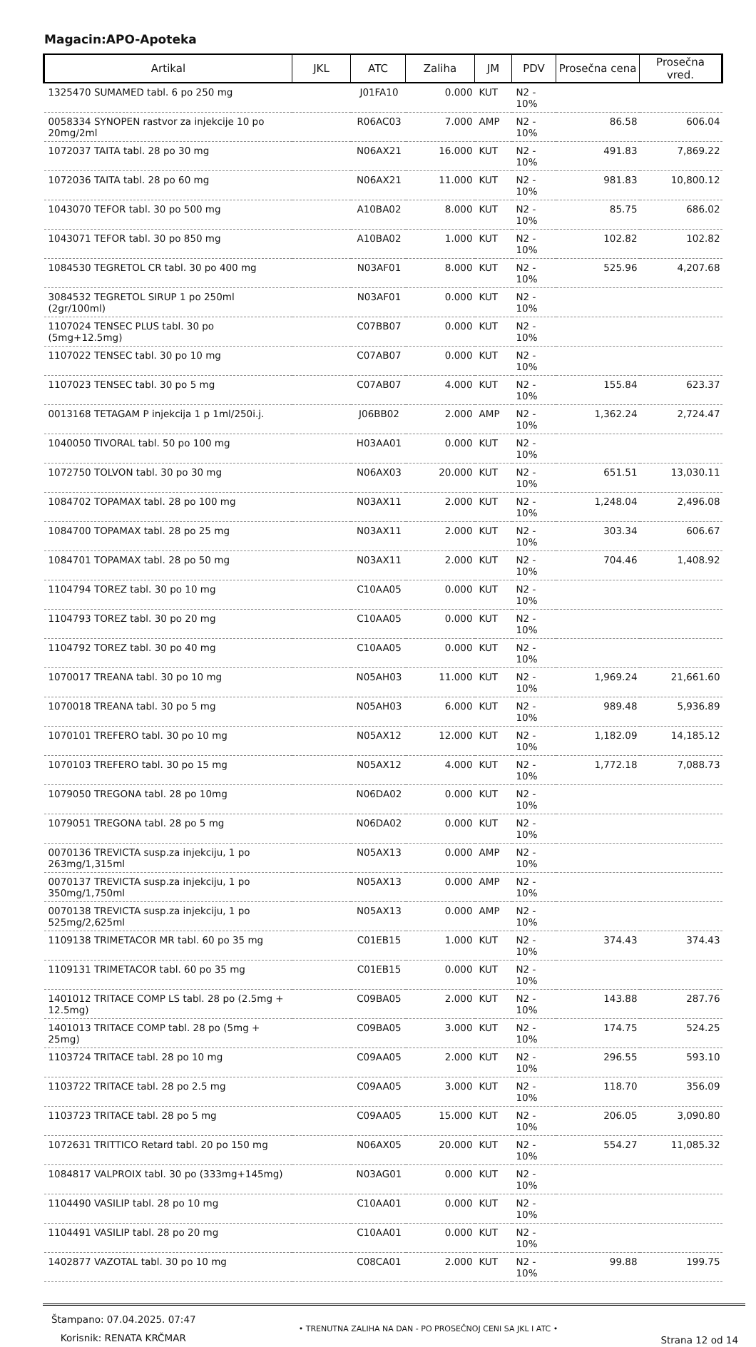Magacin:APO-Apoteka
| Artikal | JKL | ATC | Zaliha | JM | PDV | Prosečna cena | Prosečna vred. |
| --- | --- | --- | --- | --- | --- | --- | --- |
| 1325470 SUMAMED tabl. 6 po 250 mg | | J01FA10 | 0.000 | KUT | N2 - 10% | | |
| 0058334 SYNOPEN rastvor za injekcije 10 po 20mg/2ml | | R06AC03 | 7.000 | AMP | N2 - 10% | 86.58 | 606.04 |
| 1072037 TAITA tabl. 28 po 30 mg | | N06AX21 | 16.000 | KUT | N2 - 10% | 491.83 | 7,869.22 |
| 1072036 TAITA tabl. 28 po 60 mg | | N06AX21 | 11.000 | KUT | N2 - 10% | 981.83 | 10,800.12 |
| 1043070 TEFOR tabl. 30 po 500 mg | | A10BA02 | 8.000 | KUT | N2 - 10% | 85.75 | 686.02 |
| 1043071 TEFOR tabl. 30 po 850 mg | | A10BA02 | 1.000 | KUT | N2 - 10% | 102.82 | 102.82 |
| 1084530 TEGRETOL CR tabl. 30 po 400 mg | | N03AF01 | 8.000 | KUT | N2 - 10% | 525.96 | 4,207.68 |
| 3084532 TEGRETOL SIRUP 1 po 250ml (2gr/100ml) | | N03AF01 | 0.000 | KUT | N2 - 10% | | |
| 1107024 TENSEC PLUS tabl. 30 po (5mg+12.5mg) | | C07BB07 | 0.000 | KUT | N2 - 10% | | |
| 1107022 TENSEC tabl. 30 po 10 mg | | C07AB07 | 0.000 | KUT | N2 - 10% | | |
| 1107023 TENSEC tabl. 30 po 5 mg | | C07AB07 | 4.000 | KUT | N2 - 10% | 155.84 | 623.37 |
| 0013168 TETAGAM P injekcija 1 p 1ml/250i.j. | | J06BB02 | 2.000 | AMP | N2 - 10% | 1,362.24 | 2,724.47 |
| 1040050 TIVORAL tabl. 50 po 100 mg | | H03AA01 | 0.000 | KUT | N2 - 10% | | |
| 1072750 TOLVON tabl. 30 po 30 mg | | N06AX03 | 20.000 | KUT | N2 - 10% | 651.51 | 13,030.11 |
| 1084702 TOPAMAX tabl. 28 po 100 mg | | N03AX11 | 2.000 | KUT | N2 - 10% | 1,248.04 | 2,496.08 |
| 1084700 TOPAMAX tabl. 28 po 25 mg | | N03AX11 | 2.000 | KUT | N2 - 10% | 303.34 | 606.67 |
| 1084701 TOPAMAX tabl. 28 po 50 mg | | N03AX11 | 2.000 | KUT | N2 - 10% | 704.46 | 1,408.92 |
| 1104794 TOREZ tabl. 30 po 10 mg | | C10AA05 | 0.000 | KUT | N2 - 10% | | |
| 1104793 TOREZ tabl. 30 po 20 mg | | C10AA05 | 0.000 | KUT | N2 - 10% | | |
| 1104792 TOREZ tabl. 30 po 40 mg | | C10AA05 | 0.000 | KUT | N2 - 10% | | |
| 1070017 TREANA tabl. 30 po 10 mg | | N05AH03 | 11.000 | KUT | N2 - 10% | 1,969.24 | 21,661.60 |
| 1070018 TREANA tabl. 30 po 5 mg | | N05AH03 | 6.000 | KUT | N2 - 10% | 989.48 | 5,936.89 |
| 1070101 TREFERO tabl. 30 po 10 mg | | N05AX12 | 12.000 | KUT | N2 - 10% | 1,182.09 | 14,185.12 |
| 1070103 TREFERO tabl. 30 po 15 mg | | N05AX12 | 4.000 | KUT | N2 - 10% | 1,772.18 | 7,088.73 |
| 1079050 TREGONA tabl. 28 po 10mg | | N06DA02 | 0.000 | KUT | N2 - 10% | | |
| 1079051 TREGONA tabl. 28 po 5 mg | | N06DA02 | 0.000 | KUT | N2 - 10% | | |
| 0070136 TREVICTA susp.za injekciju, 1 po 263mg/1,315ml | | N05AX13 | 0.000 | AMP | N2 - 10% | | |
| 0070137 TREVICTA susp.za injekciju, 1 po 350mg/1,750ml | | N05AX13 | 0.000 | AMP | N2 - 10% | | |
| 0070138 TREVICTA susp.za injekciju, 1 po 525mg/2,625ml | | N05AX13 | 0.000 | AMP | N2 - 10% | | |
| 1109138 TRIMETACOR MR tabl. 60 po 35 mg | | C01EB15 | 1.000 | KUT | N2 - 10% | 374.43 | 374.43 |
| 1109131 TRIMETACOR tabl. 60 po 35 mg | | C01EB15 | 0.000 | KUT | N2 - 10% | | |
| 1401012 TRITACE COMP LS tabl. 28 po (2.5mg + 12.5mg) | | C09BA05 | 2.000 | KUT | N2 - 10% | 143.88 | 287.76 |
| 1401013 TRITACE COMP tabl. 28 po (5mg + 25mg) | | C09BA05 | 3.000 | KUT | N2 - 10% | 174.75 | 524.25 |
| 1103724 TRITACE tabl. 28 po 10 mg | | C09AA05 | 2.000 | KUT | N2 - 10% | 296.55 | 593.10 |
| 1103722 TRITACE tabl. 28 po 2.5 mg | | C09AA05 | 3.000 | KUT | N2 - 10% | 118.70 | 356.09 |
| 1103723 TRITACE tabl. 28 po 5 mg | | C09AA05 | 15.000 | KUT | N2 - 10% | 206.05 | 3,090.80 |
| 1072631 TRITTICO Retard tabl. 20 po 150 mg | | N06AX05 | 20.000 | KUT | N2 - 10% | 554.27 | 11,085.32 |
| 1084817 VALPROIX tabl. 30 po (333mg+145mg) | | N03AG01 | 0.000 | KUT | N2 - 10% | | |
| 1104490 VASILIP tabl. 28 po 10 mg | | C10AA01 | 0.000 | KUT | N2 - 10% | | |
| 1104491 VASILIP tabl. 28 po 20 mg | | C10AA01 | 0.000 | KUT | N2 - 10% | | |
| 1402877 VAZOTAL tabl. 30 po 10 mg | | C08CA01 | 2.000 | KUT | N2 - 10% | 99.88 | 199.75 |
Štampano: 07.04.2025. 07:47
Korisnik: RENATA KRČMAR
• TRENUTNA ZALIHA NA DAN - PO PROSEČNOJ CENI SA JKL I ATC •
Strana 12 od 14